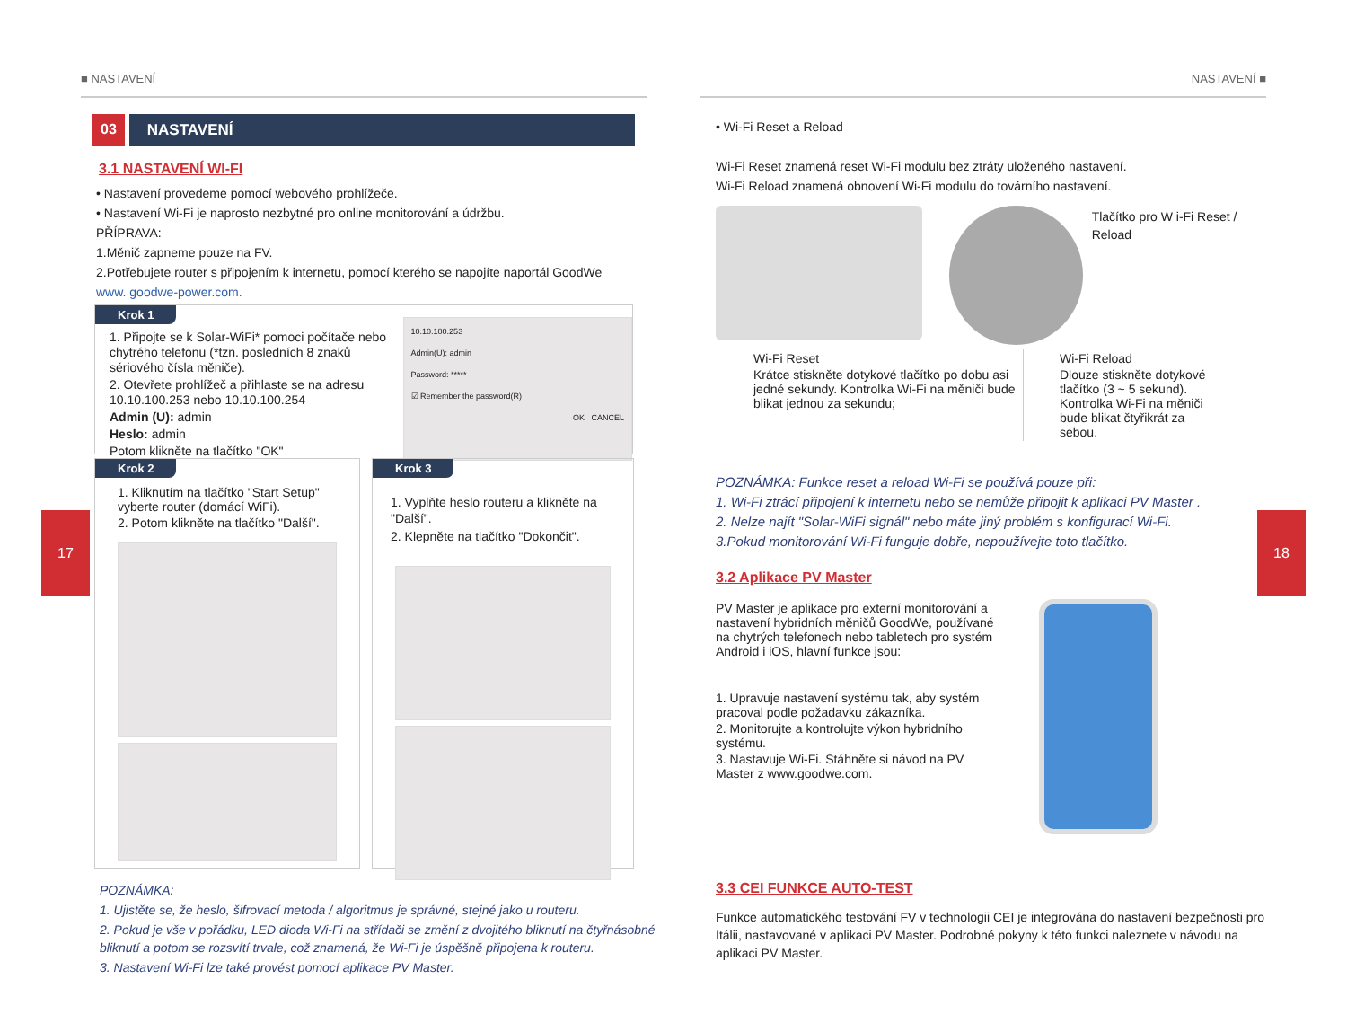■ NASTAVENÍ
17
03 NASTAVENÍ
3.1 NASTAVENÍ WI-FI
• Nastavení provedeme pomocí webového prohlížeče.
• Nastavení Wi-Fi je naprosto nezbytné pro online monitorování a údržbu.
PŘÍPRAVA:
1.Měnič zapneme pouze na FV.
2.Potřebujete router s připojením k internetu, pomocí kterého se napojíte naportál GoodWe
www. goodwe-power.com.
Krok 1
1. Připojte se k Solar-WiFi* pomoci počítače nebo chytrého telefonu (*tzn. posledních 8 znaků sériového čísla měniče).
2. Otevřete prohlížeč a přihlaste se na adresu 10.10.100.253 nebo 10.10.100.254
Admin (U): admin
Heslo: admin
Potom klikněte na tlačítko "OK"
10.10.100.253
Admin(U): admin
Password: *****
☑ Remember the password(R)
OK CANCEL
Krok 2
1. Kliknutím na tlačítko "Start Setup" vyberte router (domácí WiFi).
2. Potom klikněte na tlačítko "Další".
Krok 3
1. Vyplňte heslo routeru a klikněte na "Další".
2. Klepněte na tlačítko "Dokončit".
POZNÁMKA:
1. Ujistěte se, že heslo, šifrovací metoda / algoritmus je správné, stejné jako u routeru.
2. Pokud je vše v pořádku, LED dioda Wi-Fi na střídači se změní z dvojitého bliknutí na čtyřnásobné bliknutí a potom se rozsvítí trvale, což znamená, že Wi-Fi je úspěšně připojena k routeru.
3. Nastavení Wi-Fi lze také provést pomocí aplikace PV Master.
NASTAVENÍ ■
18
• Wi-Fi Reset a Reload
Wi-Fi Reset znamená reset Wi-Fi modulu bez ztráty uloženého nastavení.
Wi-Fi Reload znamená obnovení Wi-Fi modulu do továrního nastavení.
Tlačítko pro W i-Fi Reset / Reload
Wi-Fi Reset
Krátce stiskněte dotykové tlačítko po dobu asi jedné sekundy. Kontrolka Wi-Fi na měniči bude blikat jednou za sekundu;
Wi-Fi Reload
Dlouze stiskněte dotykové tlačítko (3 ~ 5 sekund). Kontrolka Wi-Fi na měniči bude blikat čtyřikrát za sebou.
POZNÁMKA: Funkce reset a reload Wi-Fi se používá pouze při:
1. Wi-Fi ztrácí připojení k internetu nebo se nemůže připojit k aplikaci PV Master .
2. Nelze najít "Solar-WiFi signál" nebo máte jiný problém s konfigurací Wi-Fi.
3.Pokud monitorování Wi-Fi funguje dobře, nepoužívejte toto tlačítko.
3.2 Aplikace PV Master
PV Master je aplikace pro externí monitorování a nastavení hybridních měničů GoodWe, používané na chytrých telefonech nebo tabletech pro systém Android i iOS, hlavní funkce jsou:
1. Upravuje nastavení systému tak, aby systém pracoval podle požadavku zákazníka.
2. Monitorujte a kontrolujte výkon hybridního systému.
3. Nastavuje Wi-Fi. Stáhněte si návod na PV Master z www.goodwe.com.
3.3 CEI FUNKCE AUTO-TEST
Funkce automatického testování FV v technologii CEI je integrována do nastavení bezpečnosti pro Itálii, nastavované v aplikaci PV Master. Podrobné pokyny k této funkci naleznete v návodu na aplikaci PV Master.